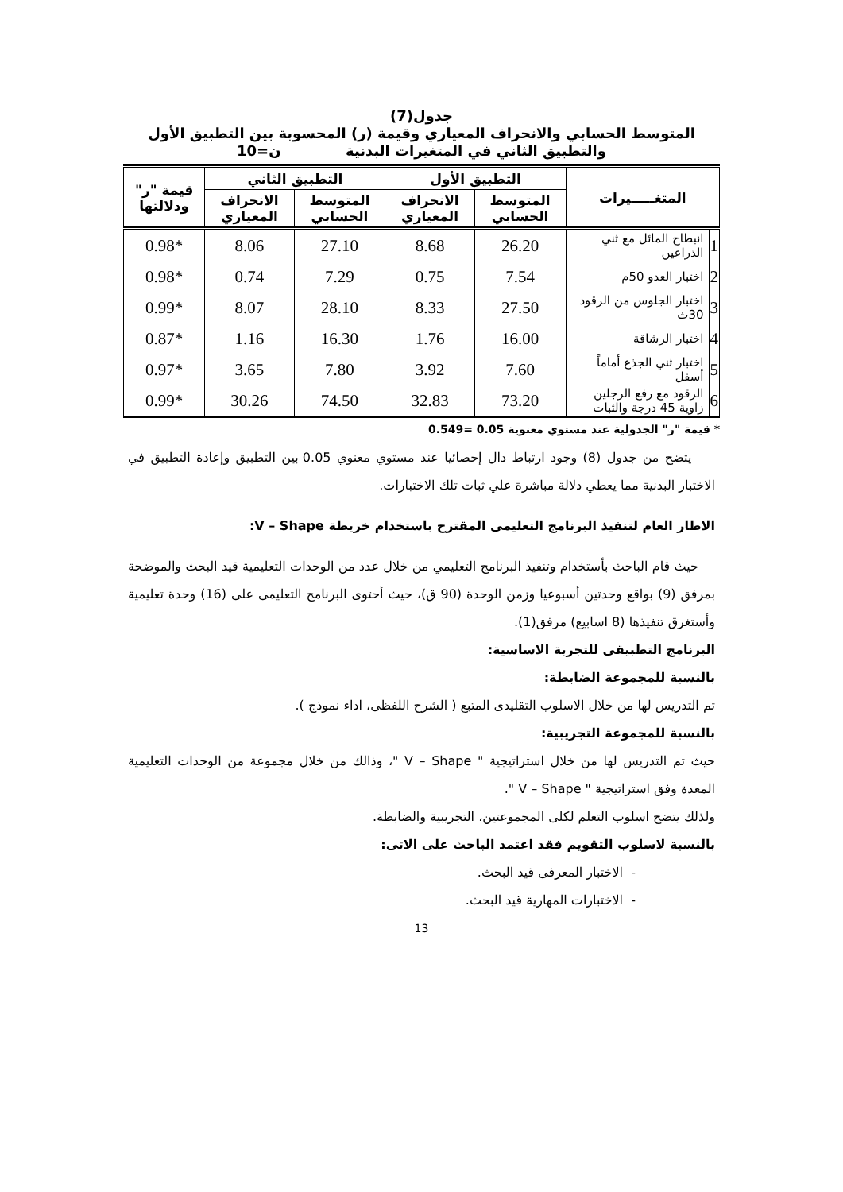جدول(7)
المتوسط الحسابي والانحراف المعياري وقيمة (ر) المحسوبة بين التطبيق الأول
والتطبيق الثاني في المتغيرات البدنية ن=10
| المتغـــــيرات | | التطبيق الأول | | التطبيق الثاني | | قيمة "ر" ودلالتها |
| --- | --- | --- | --- | --- | --- | --- |
| | | المتوسط الحسابي | الانحراف المعياري | المتوسط الحسابي | الانحراف المعياري | |
| 1 | انبطاح المائل مع ثني الذراعين | 26.20 | 8.68 | 27.10 | 8.06 | *0.98 |
| 2 | اختبار العدو 50م | 7.54 | 0.75 | 7.29 | 0.74 | *0.98 |
| 3 | اختبار الجلوس من الرقود 30ث | 27.50 | 8.33 | 28.10 | 8.07 | *0.99 |
| 4 | اختبار الرشاقة | 16.00 | 1.76 | 16.30 | 1.16 | *0.87 |
| 5 | اختبار ثني الجذع أماماً أسفل | 7.60 | 3.92 | 7.80 | 3.65 | *0.97 |
| 6 | الرقود مع رفع الرجلين زاوية 45 درجة والثبات | 73.20 | 32.83 | 74.50 | 30.26 | *0.99 |
* قيمة "ر" الجدولية عند مستوي معنوية 0.05 =0.549
يتضح من جدول (8) وجود ارتباط دال إحصائيا عند مستوي معنوي 0.05 بين التطبيق وإعادة التطبيق في الاختبار البدنية مما يعطي دلالة مباشرة علي ثبات تلك الاختبارات.
الاطار العام لتنفيذ البرنامج التعليمى المقترح باستخدام خريطة V – Shape:
حيث قام الباحث بأستخدام وتنفيذ البرنامج التعليمي من خلال عدد من الوحدات التعليمية قيد البحث والموضحة بمرفق (9) بواقع وحدتين أسبوعيا وزمن الوحدة (90 ق)، حيث أحتوى البرنامج التعليمى على (16) وحدة تعليمية وأستغرق تنفيذها (8 اسابيع) مرفق(1).
البرنامج التطبيقى للتجربة الاساسية:
بالنسبة للمجموعة الضابطة:
تم التدريس لها من خلال الاسلوب التقليدى المتبع ( الشرح اللفظى، اداء نموذج ).
بالنسبة للمجموعة التجريبية:
حيث تم التدريس لها من خلال استراتيجية " V – Shape "، وذالك من خلال مجموعة من الوحدات التعليمية المعدة وفق استراتيجية " V – Shape ".
ولذلك يتضح اسلوب التعلم لكلى المجموعتين، التجريبية والضابطة.
بالنسبة لاسلوب التقويم فقد اعتمد الباحث على الاتى:
- الاختبار المعرفى قيد البحث.
- الاختبارات المهارية قيد البحث.
13